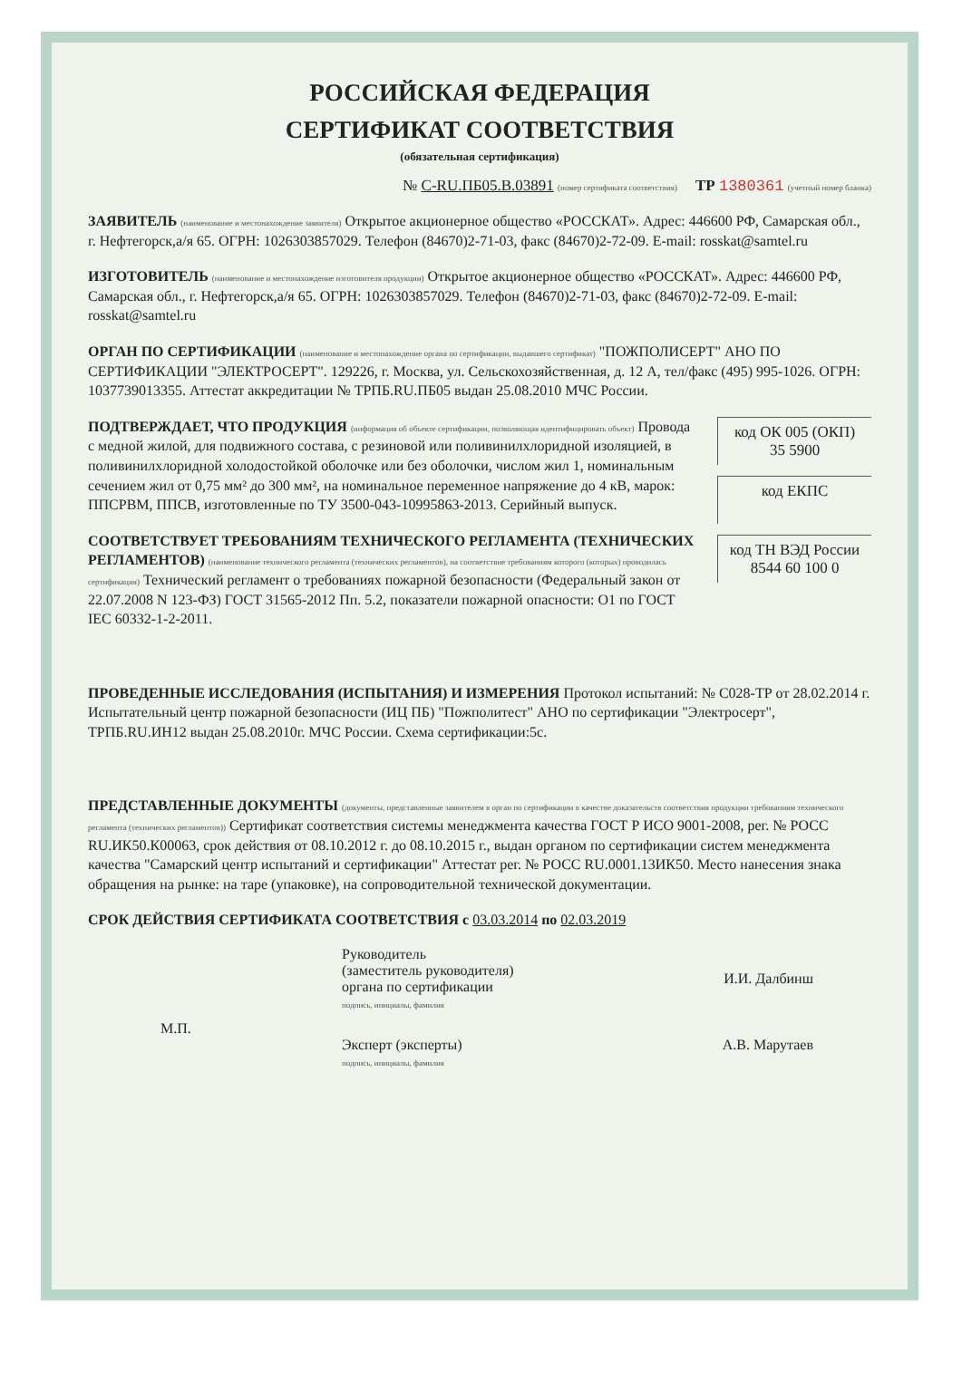РОССИЙСКАЯ ФЕДЕРАЦИЯ
СЕРТИФИКАТ СООТВЕТСТВИЯ
(обязательная сертификация)
№ C-RU.ПБ05.В.03891 (номер сертификата соответствия) ТР 1380361 (учетный номер бланка)
ЗАЯВИТЕЛЬ (наименование и местонахождение заявителя) Открытое акционерное общество «РОССКАТ». Адрес: 446600 РФ, Самарская обл., г. Нефтегорск,а/я 65. ОГРН: 1026303857029. Телефон (84670)2-71-03, факс (84670)2-72-09. E-mail: rosskat@samtel.ru
ИЗГОТОВИТЕЛЬ (наименование и местонахождение изготовителя продукции) Открытое акционерное общество «РОССКАТ». Адрес: 446600 РФ, Самарская обл., г. Нефтегорск,а/я 65. ОГРН: 1026303857029. Телефон (84670)2-71-03, факс (84670)2-72-09. E-mail: rosskat@samtel.ru
ОРГАН ПО СЕРТИФИКАЦИИ (наименование и местонахождение органа по сертификации, выдавшего сертификат) "ПОЖПОЛИСЕРТ" АНО ПО СЕРТИФИКАЦИИ "ЭЛЕКТРОСЕРТ". 129226, г. Москва, ул. Сельскохозяйственная, д. 12 А, тел/факс (495) 995-1026. ОГРН: 1037739013355. Аттестат аккредитации № ТРПБ.RU.ПБ05 выдан 25.08.2010 МЧС России.
код ОК 005 (ОКП)
35 5900
код ЕКПС
код ТН ВЭД России
8544 60 100 0
ПОДТВЕРЖДАЕТ, ЧТО ПРОДУКЦИЯ (информация об объекте сертификации, позволяющая идентифицировать объект) Провода с медной жилой, для подвижного состава, с резиновой или поливинилхлоридной изоляцией, в поливинилхлоридной холодостойкой оболочке или без оболочки, числом жил 1, номинальным сечением жил от 0,75 мм² до 300 мм², на номинальное переменное напряжение до 4 кВ, марок: ППСРВМ, ППСВ, изготовленные по ТУ 3500-043-10995863-2013. Серийный выпуск.
СООТВЕТСТВУЕТ ТРЕБОВАНИЯМ ТЕХНИЧЕСКОГО РЕГЛАМЕНТА (ТЕХНИЧЕСКИХ РЕГЛАМЕНТОВ) (наименование технического регламента (технических регламентов), на соответствие требованиям которого (которых) проводилась сертификация) Технический регламент о требованиях пожарной безопасности (Федеральный закон от 22.07.2008 N 123-ФЗ) ГОСТ 31565-2012 Пп. 5.2, показатели пожарной опасности: О1 по ГОСТ IEC 60332-1-2-2011.
ПРОВЕДЕННЫЕ ИССЛЕДОВАНИЯ (ИСПЫТАНИЯ) И ИЗМЕРЕНИЯ Протокол испытаний: № С028-ТР от 28.02.2014 г. Испытательный центр пожарной безопасности (ИЦ ПБ) "Пожполитест" АНО по сертификации "Электросерт", ТРПБ.RU.ИН12 выдан 25.08.2010г. МЧС России. Схема сертификации:5с.
ПРЕДСТАВЛЕННЫЕ ДОКУМЕНТЫ (документы, представленные заявителем в орган по сертификации в качестве доказательств соответствия продукции требованиям технического регламента (технических регламентов)) Сертификат соответствия системы менеджмента качества ГОСТ Р ИСО 9001-2008, рег. № РОСС RU.ИК50.К00063, срок действия от 08.10.2012 г. до 08.10.2015 г., выдан органом по сертификации систем менеджмента качества "Самарский центр испытаний и сертификации" Аттестат рег. № РОСС RU.0001.13ИК50. Место нанесения знака обращения на рынке: на таре (упаковке), на сопроводительной технической документации.
СРОК ДЕЙСТВИЯ СЕРТИФИКАТА СООТВЕТСТВИЯ с 03.03.2014 по 02.03.2019
Руководитель
(заместитель руководителя)
органа по сертификации
подпись, инициалы, фамилия
И.И. Далбинш
М.П.
Эксперт (эксперты)
подпись, инициалы, фамилия
А.В. Марутаев